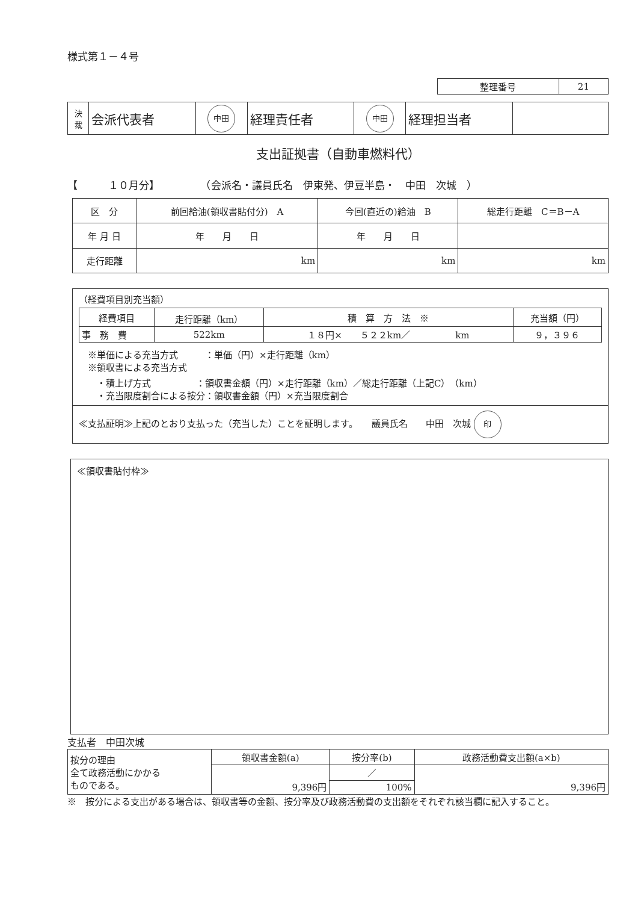様式第１－４号
| 整理番号 | 21 |
| 決 裁 | 会派代表者 | 中田 | 経理責任者 | 中田 | 経理担当者 | |
支出証拠書（自動車燃料代）
【　　　１０月分】　　　　　（会派名・議員氏名　伊東発、伊豆半島・　中田　次城　）
| 区 分 | 前回給油(領収書貼付分) A | 今回(直近の)給油 B | 総走行距離 C＝B－A |
| 年 月 日 | 年 月 日 | 年 月 日 | |
| 走行距離 | km | km | km |
（経費項目別充当額）
| 経費項目 | 走行距離（km） | 積 算 方 法 ※ | 充当額（円） |
| 事 務 費 | 522km | １８円× ５２２km／ km | ９，３９６ |
　※単価による充当方式　　　：単価（円）×走行距離（km）
　※領収書による充当方式
　　・積上げ方式　　　　　：領収書金額（円）×走行距離（km）／総走行距離（上記C）（km）
　　・充当限度割合による按分：領収書金額（円）×充当限度割合
≪支払証明≫上記のとおり支払った（充当した）ことを証明します。　　議員氏名　　中田　次城 印
≪領収書貼付枠≫
支払者　中田次城
| 按分の理由 全て政務活動にかかる ものである。 | 領収書金額(a) | 按分率(b) | 政務活動費支出額(a×b) |
| | 9,396円 | ／ | 9,396円 |
| | | 100% | |
※　按分による支出がある場合は、領収書等の金額、按分率及び政務活動費の支出額をそれぞれ該当欄に記入すること。